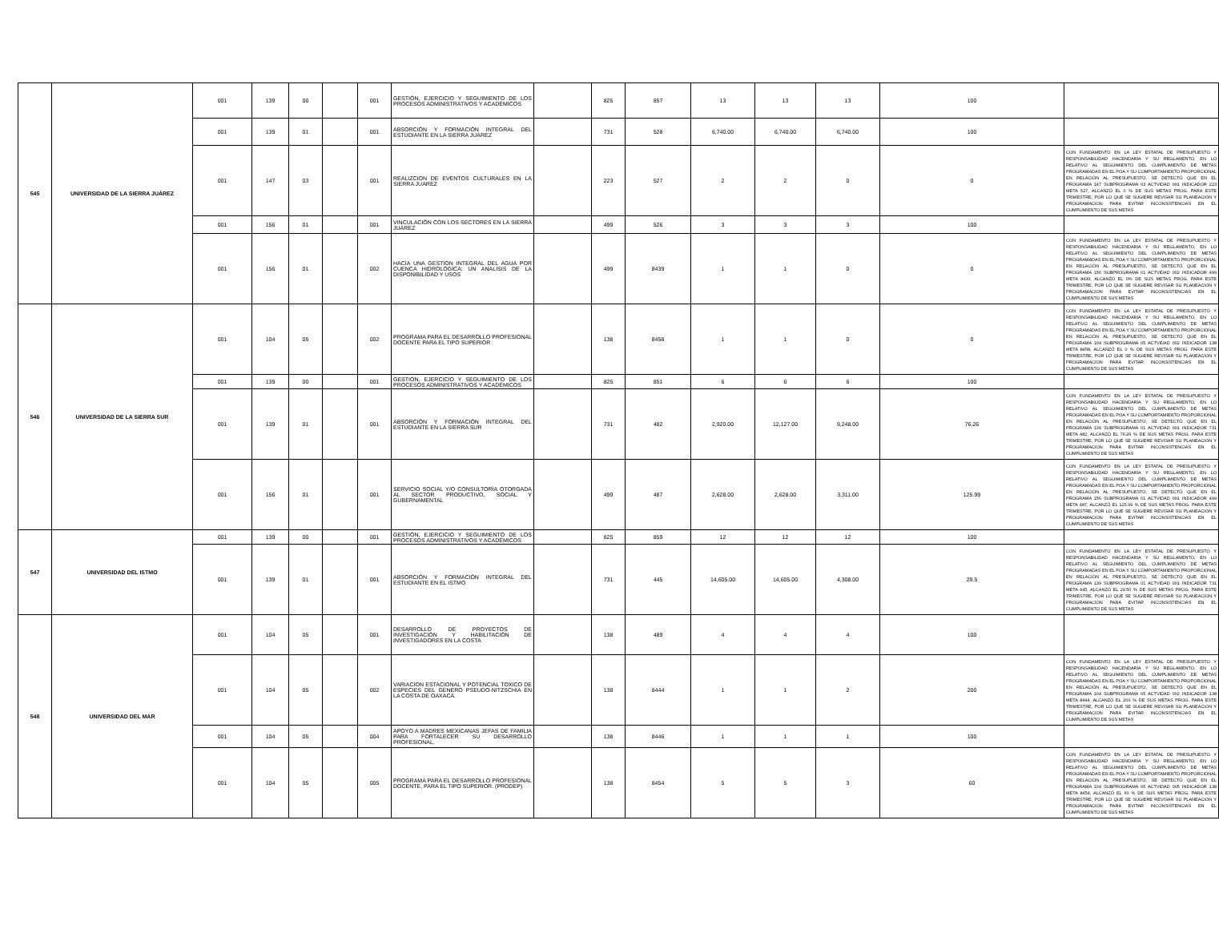| 545 | UNIVERSIDAD DE LA SIERRA JUÁREZ | 001 | 139 | 00 | | 001 | GESTIÓN, EJERCICIO Y SEGUIMIENTO DE LOS PROCESOS ADMINISTRATIVOS Y ACADÉMICOS | | 825 | 857 | 13 | 13 | 13 | 100 | |
| | | 001 | 139 | 01 | | 001 | ABSORCIÓN Y FORMACIÓN INTEGRAL DEL ESTUDIANTE EN LA SIERRA JUÁREZ | | 731 | 528 | 6,740.00 | 6,740.00 | 6,740.00 | 100 | |
| | | 001 | 147 | 03 | | 001 | REALIZCION DE EVENTOS CULTURALES EN LA SIERRA JUAREZ | | 223 | 527 | 2 | 2 | 0 | 0 | CON FUNDAMENTO EN LA LEY ESTATAL DE PRESUPUESTO Y RESPONSABILIDAD HACENDARIA Y SU REGLAMENTO, EN LO RELATIVO AL SEGUIMIENTO DEL CUMPLIMIENTO DE METAS PROGRAMADAS EN EL POA Y SU COMPORTAMIENTO PROPORCIONAL EN RELACIÓN AL PRESUPUESTO, SE DETECTÓ QUE EN EL PROGRAMA 147 SUBPROGRAMA 03 ACTVIDAD 001 INDICADOR 223 META 527, ALCANZÓ EL 0 % DE SUS METAS PROG. PARA ESTE TRIMESTRE, POR LO QUE SE SUGIERE REVISAR SU PLANEACION Y PROGRAMACION PARA EVITAR INCONSISTENCIAS EN EL CUMPLIMIENTO DE SUS METAS |
| | | 001 | 156 | 01 | | 001 | VINCULACIÓN CON LOS SECTORES EN LA SIERRA JUÁREZ | | 499 | 526 | 3 | 3 | 3 | 100 | |
| | | 001 | 156 | 01 | | 002 | HACIA UNA GESTION INTEGRAL DEL AGUA POR CUENCA HIDROLOGICA: UN ANALISIS DE LA DISPONIBILIDAD Y USOS | | 499 | 8439 | 1 | 1 | 0 | 0 | CON FUNDAMENTO EN LA LEY ESTATAL DE PRESUPUESTO Y RESPONSABILIDAD HACENDARIA Y SU REGLAMENTO, EN LO RELATIVO AL SEGUIMIENTO DEL CUMPLIMIENTO DE METAS PROGRAMADAS EN EL POA Y SU COMPORTAMIENTO PROPORCIONAL EN RELACIÓN AL PRESUPUESTO, SE DETECTÓ QUE EN EL PROGRAMA 156 SUBPROGRAMA 01 ACTVIDAD 002 INDICADOR 499 META 8439, ALCANZÓ EL 0% DE SUS METAS PROG. PARA ESTE TRIMESTRE, POR LO QUE SE SUGIERE REVISAR SU PLANEACION Y PROGRAMACION PARA EVITAR INCONSISTENCIAS EN EL CUMPLIMIENTO DE SUS METAS |
| 546 | UNIVERSIDAD DE LA SIERRA SUR | 001 | 104 | 05 | | 002 | PROGRAMA PARA EL DESARROLLO PROFESIONAL DOCENTE PARA EL TIPO SUPERIOR | | 138 | 8458 | 1 | 1 | 0 | 0 | CON FUNDAMENTO EN LA LEY ESTATAL DE PRESUPUESTO Y RESPONSABILIDAD HACENDARIA Y SU REGLAMENTO, EN LO RELATIVO AL SEGUIMIENTO DEL CUMPLIMIENTO DE METAS PROGRAMADAS EN EL POA Y SU COMPORTAMIENTO PROPORCIONAL EN RELACIÓN AL PRESUPUESTO, SE DETECTÓ QUE EN EL PROGRAMA 104 SUBPROGRAMA 05 ACTVIDAD 002 INDICADOR 138 META 8458, ALCANZÓ EL 0 % DE SUS METAS PROG. PARA ESTE TRIMESTRE, POR LO QUE SE SUGIERE REVISAR SU PLANEACION Y PROGRAMACION PARA EVITAR INCONSISTENCIAS EN EL CUMPLIMIENTO DE SUS METAS |
| | | 001 | 139 | 00 | | 001 | GESTION, EJERCICIO Y SEGUIMIENTO DE LOS PROCESOS ADMINISTRATIVOS Y ACADÉMICOS | | 825 | 851 | 6 | 6 | 6 | 100 | |
| | | 001 | 139 | 01 | | 001 | ABSORCIÓN Y FORMACIÓN INTEGRAL DEL ESTUDIANTE EN LA SIERRA SUR | | 731 | 482 | 2,920.00 | 12,127.00 | 9,248.00 | 76.26 | CON FUNDAMENTO EN LA LEY ESTATAL DE PRESUPUESTO Y RESPONSABILIDAD HACENDARIA Y SU REGLAMENTO, EN LO RELATIVO AL SEGUIMIENTO DEL CUMPLIMIENTO DE METAS PROGRAMADAS EN EL POA Y SU COMPORTAMIENTO PROPORCIONAL EN RELACIÓN AL PRESUPUESTO, SE DETECTÓ QUE EN EL PROGRAMA 139 SUBPROGRAMA 01 ACTVIDAD 001 INDICADOR 731 META 482, ALCANZÓ EL 76.26 % DE SUS METAS PROG. PARA ESTE TRIMESTRE, POR LO QUE SE SUGIERE REVISAR SU PLANEACION Y PROGRAMACION PARA EVITAR INCONSISTENCIAS EN EL CUMPLIMIENTO DE SUS METAS |
| | | 001 | 156 | 01 | | 001 | SERVICIO SOCIAL Y/O CONSULTORÍA OTORGADA AL SECTOR PRODUCTIVO, SOCIAL Y GUBERNAMENTAL | | 499 | 487 | 2,628.00 | 2,628.00 | 3,311.00 | 125.99 | CON FUNDAMENTO EN LA LEY ESTATAL DE PRESUPUESTO Y RESPONSABILIDAD HACENDARIA Y SU REGLAMENTO, EN LO RELATIVO AL SEGUIMIENTO DEL CUMPLIMIENTO DE METAS PROGRAMADAS EN EL POA Y SU COMPORTAMIENTO PROPORCIONAL EN RELACIÓN AL PRESUPUESTO, SE DETECTÓ QUE EN EL PROGRAMA 156 SUBPROGRAMA 01 ACTVIDAD 001 INDICADOR 499 META 487, ALCANZÓ EL 125.99 % DE SUS METAS PROG. PARA ESTE TRIMESTRE, POR LO QUE SE SUGIERE REVISAR SU PLANEACION Y PROGRAMACION PARA EVITAR INCONSISTENCIAS EN EL CUMPLIMIENTO DE SUS METAS |
| 547 | UNIVERSIDAD DEL ISTMO | 001 | 139 | 00 | | 001 | GESTIÓN, EJERCICIO Y SEGUIMIENTO DE LOS PROCESOS ADMINISTRATIVOS Y ACADÉMICOS | | 825 | 859 | 12 | 12 | 12 | 100 | |
| | | 001 | 139 | 01 | | 001 | ABSORCIÓN Y FORMACIÓN INTEGRAL DEL ESTUDIANTE EN EL ISTMO | | 731 | 445 | 14,605.00 | 14,605.00 | 4,308.00 | 29.5 | CON FUNDAMENTO EN LA LEY ESTATAL DE PRESUPUESTO Y RESPONSABILIDAD HACENDARIA Y SU REGLAMENTO, EN LO RELATIVO AL SEGUIMIENTO DEL CUMPLIMIENTO DE METAS PROGRAMADAS EN EL POA Y SU COMPORTAMIENTO PROPORCIONAL EN RELACIÓN AL PRESUPUESTO, SE DETECTÓ QUE EN EL PROGRAMA 139 SUBPROGRAMA 01 ACTVIDAD 001 INDICADOR 731 META 445, ALCANZÓ EL 29.50 % DE SUS METAS PROG. PARA ESTE TRIMESTRE, POR LO QUE SE SUGIERE REVISAR SU PLANEACION Y PROGRAMACION PARA EVITAR INCONSISTENCIAS EN EL CUMPLIMIENTO DE SUS METAS |
| 548 | UNIVERSIDAD DEL MAR | 001 | 104 | 05 | | 001 | DESARROLLO DE PROYECTOS DE INVESTIGACIÓN Y HABILITACIÓN DE INVESTIGADORES EN LA COSTA | | 138 | 489 | 4 | 4 | 4 | 100 | |
| | | 001 | 104 | 05 | | 002 | VARIACION ESTACIONAL Y POTENCIAL TOXICO DE ESPECIES DEL GENERO PSEUDO-NITZSCHIA EN LA COSTA DE OAXACA. | | 138 | 8444 | 1 | 1 | 2 | 200 | CON FUNDAMENTO EN LA LEY ESTATAL DE PRESUPUESTO Y RESPONSABILIDAD HACENDARIA Y SU REGLAMENTO, EN LO RELATIVO AL SEGUIMIENTO DEL CUMPLIMIENTO DE METAS PROGRAMADAS EN EL POA Y SU COMPORTAMIENTO PROPORCIONAL EN RELACIÓN AL PRESUPUESTO, SE DETECTÓ QUE EN EL PROGRAMA 104 SUBPROGRAMA 05 ACTVIDAD 002 INDICADOR 138 META 8444, ALCANZÓ EL 200 % DE SUS METAS PROG. PARA ESTE TRIMESTRE, POR LO QUE SE SUGIERE REVISAR SU PLANEACION Y PROGRAMACION PARA EVITAR INCONSISTENCIAS EN EL CUMPLIMIENTO DE SUS METAS |
| | | 001 | 104 | 05 | | 004 | APOYO A MADRES MEXICANAS JEFAS DE FAMILIA PARA FORTALECER SU DESARROLLO PROFESIONAL. | | 138 | 8446 | 1 | 1 | 1 | 100 | |
| | | 001 | 104 | 05 | | 005 | PROGRAMA PARA EL DESARROLLO PROFESIONAL DOCENTE, PARA EL TIPO SUPERIOR. (PRODEP) | | 138 | 8454 | 5 | 5 | 3 | 60 | CON FUNDAMENTO EN LA LEY ESTATAL DE PRESUPUESTO Y RESPONSABILIDAD HACENDARIA Y SU REGLAMENTO, EN LO RELATIVO AL SEGUIMIENTO DEL CUMPLIMIENTO DE METAS PROGRAMADAS EN EL POA Y SU COMPORTAMIENTO PROPORCIONAL EN RELACIÓN AL PRESUPUESTO, SE DETECTÓ QUE EN EL PROGRAMA 104 SUBPROGRAMA 05 ACTVIDAD 005 INDICADOR 138 META 8454, ALCANZÓ EL 60 % DE SUS METAS PROG. PARA ESTE TRIMESTRE, POR LO QUE SE SUGIERE REVISAR SU PLANEACION Y PROGRAMACION PARA EVITAR INCONSISTENCIAS EN EL CUMPLIMIENTO DE SUS METAS |